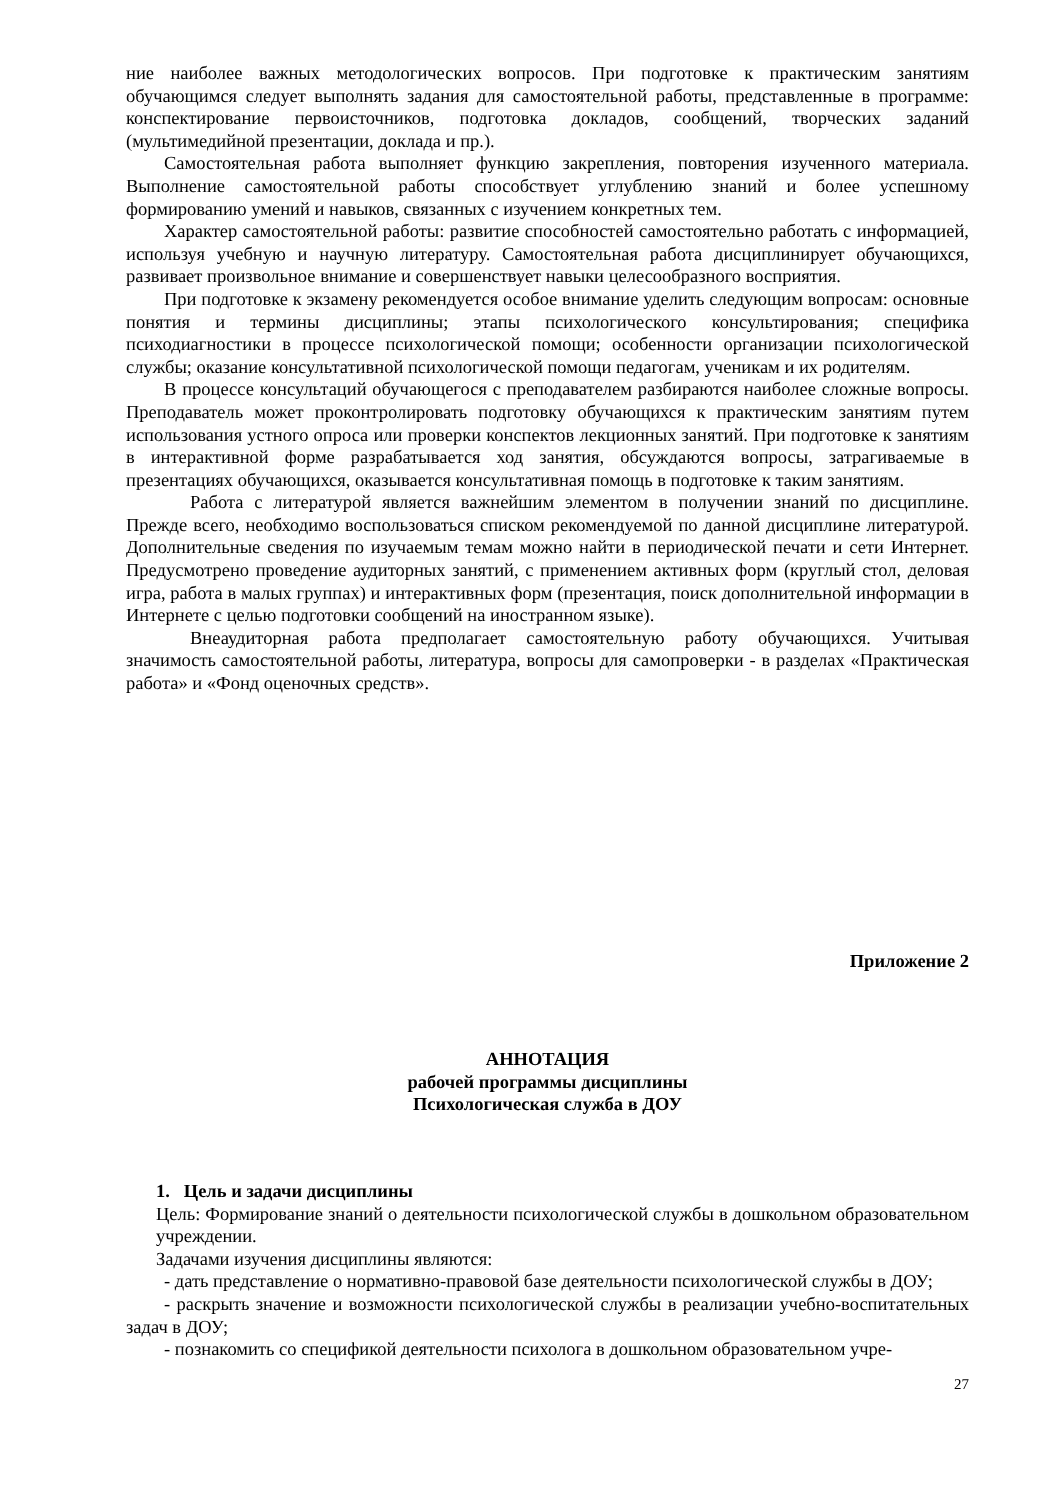ние наиболее важных методологических вопросов. При подготовке к практическим занятиям обучающимся следует выполнять задания для самостоятельной работы, представленные в программе: конспектирование первоисточников, подготовка докладов, сообщений, творческих заданий (мультимедийной презентации, доклада и пр.).
Самостоятельная работа выполняет функцию закрепления, повторения изученного материала. Выполнение самостоятельной работы способствует углублению знаний и более успешному формированию умений и навыков, связанных с изучением конкретных тем.
Характер самостоятельной работы: развитие способностей самостоятельно работать с информацией, используя учебную и научную литературу. Самостоятельная работа дисциплинирует обучающихся, развивает произвольное внимание и совершенствует навыки целесообразного восприятия.
При подготовке к экзамену рекомендуется особое внимание уделить следующим вопросам: основные понятия и термины дисциплины; этапы психологического консультирования; специфика психодиагностики в процессе психологической помощи; особенности организации психологической службы; оказание консультативной психологической помощи педагогам, ученикам и их родителям.
В процессе консультаций обучающегося с преподавателем разбираются наиболее сложные вопросы. Преподаватель может проконтролировать подготовку обучающихся к практическим занятиям путем использования устного опроса или проверки конспектов лекционных занятий. При подготовке к занятиям в интерактивной форме разрабатывается ход занятия, обсуждаются вопросы, затрагиваемые в презентациях обучающихся, оказывается консультативная помощь в подготовке к таким занятиям.
Работа с литературой является важнейшим элементом в получении знаний по дисциплине. Прежде всего, необходимо воспользоваться списком рекомендуемой по данной дисциплине литературой. Дополнительные сведения по изучаемым темам можно найти в периодической печати и сети Интернет. Предусмотрено проведение аудиторных занятий, с применением активных форм (круглый стол, деловая игра, работа в малых группах) и интерактивных форм (презентация, поиск дополнительной информации в Интернете с целью подготовки сообщений на иностранном языке).
Внеаудиторная работа предполагает самостоятельную работу обучающихся. Учитывая значимость самостоятельной работы, литература, вопросы для самопроверки - в разделах «Практическая работа» и «Фонд оценочных средств».
Приложение 2
АННОТАЦИЯ
рабочей программы дисциплины
Психологическая служба в ДОУ
1. Цель и задачи дисциплины
Цель: Формирование знаний о деятельности психологической службы в дошкольном образовательном учреждении.
Задачами изучения дисциплины являются:
- дать представление о нормативно-правовой базе деятельности психологической службы в ДОУ;
- раскрыть значение и возможности психологической службы в реализации учебно-воспитательных задач в ДОУ;
- познакомить со спецификой деятельности психолога в дошкольном образовательном учре-
27